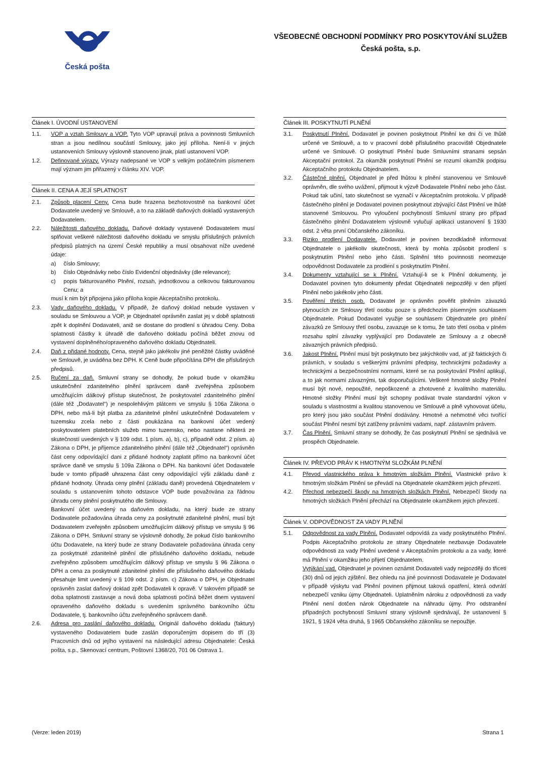Česká pošta
VŠEOBECNÉ OBCHODNÍ PODMÍNKY PRO POSKYTOVÁNÍ SLUŽEB
Česká pošta, s.p.
Článek I. ÚVODNÍ USTANOVENÍ
1.1. VOP a vztah Smlouvy a VOP. Tyto VOP upravují práva a povinnosti Smluvních stran a jsou nedílnou součástí Smlouvy, jako její příloha. Není-li v jiných ustanoveních Smlouvy výslovně stanoveno jinak, platí ustanovení VOP.
1.2. Definované výrazy. Výrazy nadepsané ve VOP s velkým počátečním písmenem mají význam jim přiřazený v článku XIV. VOP.
Článek II. CENA A JEJÍ SPLATNOST
2.1. Způsob placení Ceny. Cena bude hrazena bezhotovostně na bankovní účet Dodavatele uvedený ve Smlouvě, a to na základě daňových dokladů vystavených Dodavatelem.
2.2. Náležitosti daňového dokladu. Daňové doklady vystavené Dodavatelem musí splňovat veškeré náležitosti daňového dokladu ve smyslu příslušných právních předpisů platných na území České republiky a musí obsahovat níže uvedené údaje:
a) číslo Smlouvy;
b) číslo Objednávky nebo číslo Evidenční objednávky (dle relevance);
c) popis fakturovaného Plnění, rozsah, jednotkovou a celkovou fakturovanou Cenu; a
musí k nim být připojena jako příloha kopie Akceptačního protokolu.
2.3. Vady daňového dokladu. V případě, že daňový doklad nebude vystaven v souladu se Smlouvou a VOP, je Objednatel oprávněn zaslat jej v době splatnosti zpět k doplnění Dodavateli, aniž se dostane do prodlení s úhradou Ceny. Doba splatnosti částky k úhradě dle daňového dokladu počíná běžet znovu od vystavení doplněného/opraveného daňového dokladu Objednateli.
2.4. Daň z přidané hodnoty. Cena, stejně jako jakékoliv jiné peněžité částky uváděné ve Smlouvě, je uváděna bez DPH. K Ceně bude připočítána DPH dle příslušných předpisů.
2.5. Ručení za daň. Smluvní strany se dohodly, že pokud bude v okamžiku uskutečnění zdanitelného plnění správcem daně zveřejněna způsobem umožňujícím dálkový přístup skutečnost, že poskytovatel zdanitelného plnění (dále též „Dodavatel“) je nespolehlivým plátcem ve smyslu § 106a Zákona o DPH, nebo má-li být platba za zdanitelné plnění uskutečněné Dodavatelem v tuzemsku zcela nebo z části poukázána na bankovní účet vedený poskytovatelem platebních služeb mimo tuzemsko, nebo nastane některá ze skutečností uvedených v § 109 odst. 1 písm. a), b), c), případně odst. 2 písm. a) Zákona o DPH, je příjemce zdanitelného plnění (dále též „Objednatel“) oprávněn část ceny odpovídající dani z přidané hodnoty zaplatit přímo na bankovní účet správce daně ve smyslu § 109a Zákona o DPH. Na bankovní účet Dodavatele bude v tomto případě uhrazena část ceny odpovídající výši základu daně z přidané hodnoty. Úhrada ceny plnění (základu daně) provedená Objednatelem v souladu s ustanovením tohoto odstavce VOP bude považována za řádnou úhradu ceny plnění poskytnutého dle Smlouvy.
Bankovní účet uvedený na daňovém dokladu, na který bude ze strany Dodavatele požadována úhrada ceny za poskytnuté zdanitelné plnění, musí být Dodavatelem zveřejněn způsobem umožňujícím dálkový přístup ve smyslu § 96 Zákona o DPH. Smluvní strany se výslovně dohodly, že pokud číslo bankovního účtu Dodavatele, na který bude ze strany Dodavatele požadována úhrada ceny za poskytnuté zdanitelné plnění dle příslušného daňového dokladu, nebude zveřejněno způsobem umožňujícím dálkový přístup ve smyslu § 96 Zákona o DPH a cena za poskytnuté zdanitelné plnění dle příslušného daňového dokladu přesahuje limit uvedený v § 109 odst. 2 písm. c) Zákona o DPH, je Objednatel oprávněn zaslat daňový doklad zpět Dodavateli k opravě. V takovém případě se doba splatnosti zastavuje a nová doba splatnosti počíná běžet dnem vystavení opraveného daňového dokladu s uvedením správného bankovního účtu Dodavatele, tj. bankovního účtu zveřejněného správcem daně.
2.6. Adresa pro zaslání daňového dokladu. Originál daňového dokladu (faktury) vystaveného Dodavatelem bude zaslán doporučeným dopisem do tří (3) Pracovních dnů od jejího vystavení na následující adresu Objednatele: Česká pošta, s.p., Skenovací centrum, Poštovní 1368/20, 701 06 Ostrava 1.
Článek III. POSKYTNUTÍ PLNĚNÍ
3.1. Poskytnutí Plnění. Dodavatel je povinen poskytnout Plnění ke dni či ve lhůtě určené ve Smlouvě, a to v pracovní době příslušného pracoviště Objednatele určené ve Smlouvě. O poskytnutí Plnění bude Smluvními stranami sepsán Akceptační protokol. Za okamžik poskytnutí Plnění se rozumí okamžik podpisu Akceptačního protokolu Objednatelem.
3.2. Částečné plnění. Objednatel je před lhůtou k plnění stanovenou ve Smlouvě oprávněn, dle svého uvážení, přijmout k výzvě Dodavatele Plnění nebo jeho část. Pokud tak učiní, tato skutečnost se vyznačí v Akceptačním protokolu. V případě částečného plnění je Dodavatel povinen poskytnout zbývající část Plnění ve lhůtě stanovené Smlouvou. Pro vyloučení pochybností Smluvní strany pro případ částečného plnění Dodavatelem výslovně vylučují aplikaci ustanovení § 1930 odst. 2 věta první Občanského zákoníku.
3.3. Riziko prodlení Dodavatele. Dodavatel je povinen bezodkladně informovat Objednatele o jakékoliv skutečnosti, která by mohla způsobit prodlení s poskytnutím Plnění nebo jeho části. Splnění této povinnosti neomezuje odpovědnost Dodavatele za prodlení s poskytnutím Plnění.
3.4. Dokumenty vztahující se k Plnění. Vztahují-li se k Plnění dokumenty, je Dodavatel povinen tyto dokumenty předat Objednateli nejpozději v den přijetí Plnění nebo jakékoliv jeho části.
3.5. Pověření třetích osob. Dodavatel je oprávněn pověřit plněním závazků plynoucích ze Smlouvy třetí osobu pouze s předchozím písemným souhlasem Objednatele. Pokud Dodavatel využije se souhlasem Objednatele pro plnění závazků ze Smlouvy třetí osobu, zavazuje se k tomu, že tato třetí osoba v plném rozsahu splní závazky vyplývající pro Dodavatele ze Smlouvy a z obecně závazných právních předpisů.
3.6. Jakost Plnění. Plnění musí být poskytnuto bez jakýchkoliv vad, ať již faktických či právních, v souladu s veškerými právními předpisy, technickými požadavky a technickými a bezpečnostními normami, které se na poskytování Plnění aplikují, a to jak normami závaznými, tak doporučujícími. Veškeré hmotné složky Plnění musí být nové, nepoužité, nepoškozené a zhotovené z kvalitního materiálu. Hmotné složky Plnění musí být schopny podávat trvale standardní výkon v souladu s vlastnostmi a kvalitou stanovenou ve Smlouvě a plně vyhovovat účelu, pro který jsou jako součást Plnění dodávány. Hmotné a nehmotné věci tvořící součást Plnění nesmí být zatíženy právními vadami, např. zástavním právem.
3.7. Čas Plnění. Smluvní strany se dohodly, že čas poskytnutí Plnění se sjednává ve prospěch Objednatele.
Článek IV. PŘEVOD PRÁV K HMOTNÝM SLOŽKÁM PLNĚNÍ
4.1. Převod vlastnického práva k hmotným složkám Plnění. Vlastnické právo k hmotným složkám Plnění se převádí na Objednatele okamžikem jejich převzetí.
4.2. Přechod nebezpečí škody na hmotných složkách Plnění. Nebezpečí škody na hmotných složkách Plnění přechází na Objednatele okamžikem jejich převzetí.
Článek V. ODPOVĚDNOST ZA VADY PLNĚNÍ
5.1. Odpovědnost za vady Plnění. Dodavatel odpovídá za vady poskytnutého Plnění. Podpis Akceptačního protokolu ze strany Objednatele nezbavuje Dodavatele odpovědnosti za vady Plnění uvedené v Akceptačním protokolu a za vady, které má Plnění v okamžiku jeho přijetí Objednatelem.
Vytýkání vad. Objednatel je povinen oznámit Dodavateli vady nejpozději do třiceti (30) dnů od jejich zjištění. Bez ohledu na jiné povinnosti Dodavatele je Dodavatel v případě výskytu vad Plnění povinen přijmout taková opatření, která odvrátí nebezpečí vzniku újmy Objednateli. Uplatněním nároku z odpovědnosti za vady Plnění není dotčen nárok Objednatele na náhradu újmy. Pro odstranění případných pochybností Smluvní strany výslovně sjednávají, že ustanovení § 1921, § 1924 věta druhá, § 1965 Občanského zákoníku se nepoužije.
(Verze: leden 2019) Strana 1